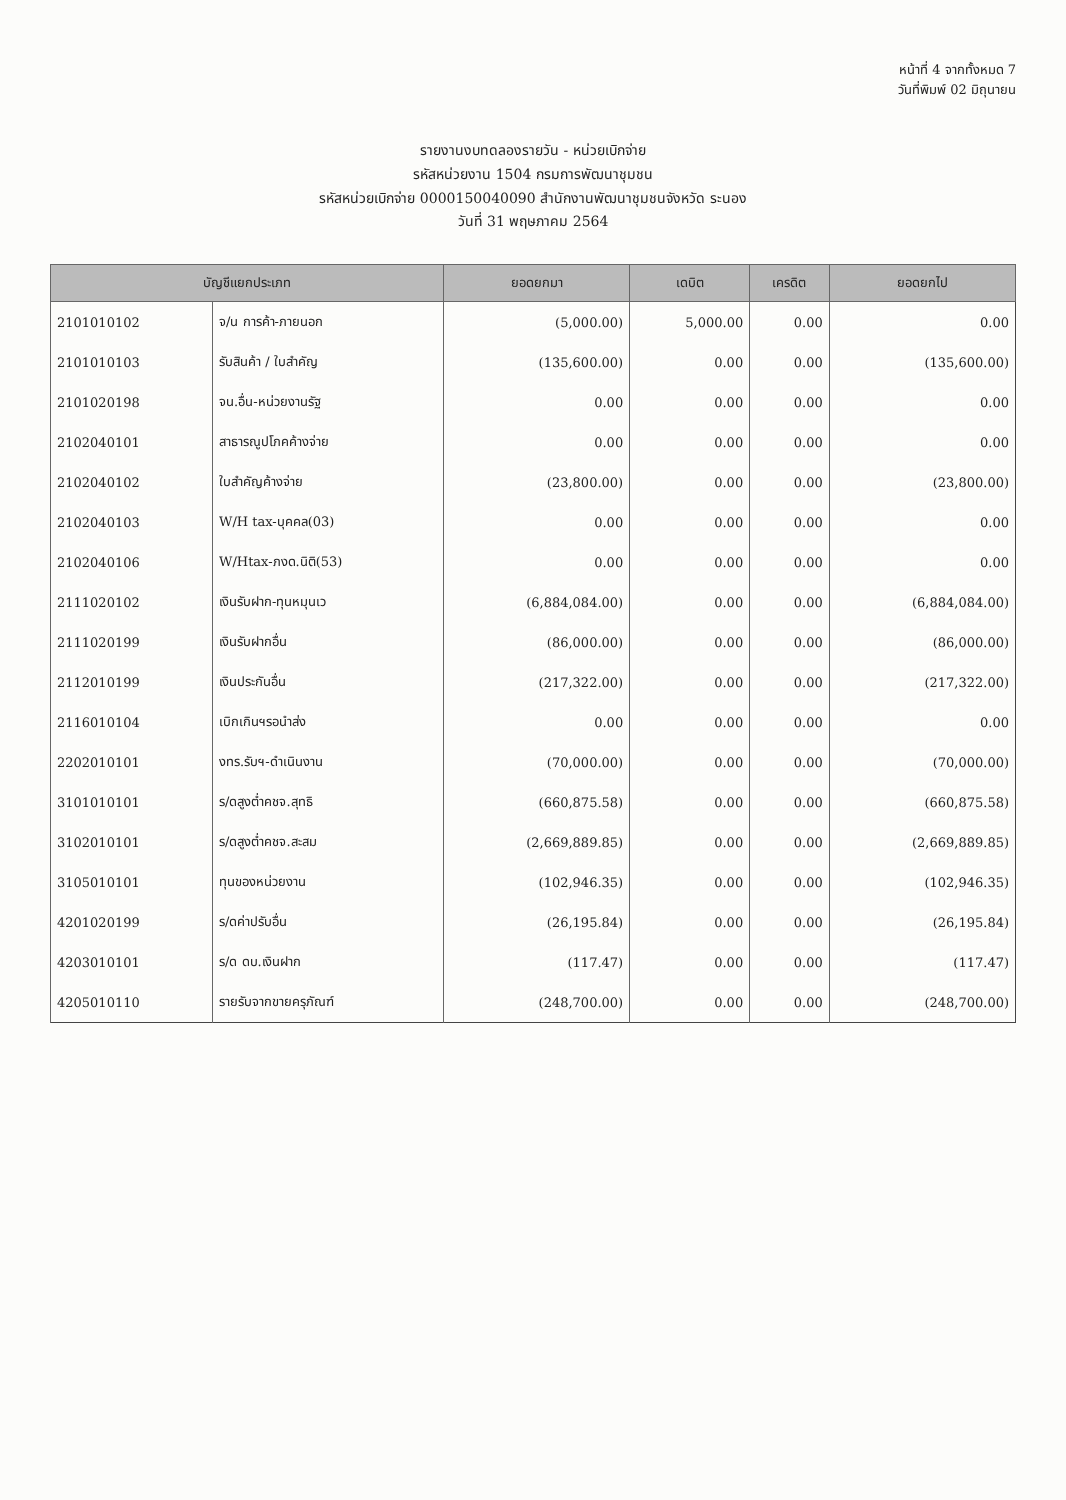หน้าที่ 4 จากทั้งหมด 7
วันที่พิมพ์ 02 มิถุนายน
รายงานงบทดลองรายวัน - หน่วยเบิกจ่าย
รหัสหน่วยงาน 1504 กรมการพัฒนาชุมชน
รหัสหน่วยเบิกจ่าย 0000150040090 สำนักงานพัฒนาชุมชนจังหวัด ระนอง
วันที่ 31 พฤษภาคม 2564
| บัญชีแยกประเภท | | ยอดยกมา | เดบิต | เครดิต | ยอดยกไป |
| --- | --- | --- | --- | --- | --- |
| 2101010102 | จ/น การค้า-ภายนอก | (5,000.00) | 5,000.00 | 0.00 | 0.00 |
| 2101010103 | รับสินค้า / ใบสำคัญ | (135,600.00) | 0.00 | 0.00 | (135,600.00) |
| 2101020198 | จน.อื่น-หน่วยงานรัฐ | 0.00 | 0.00 | 0.00 | 0.00 |
| 2102040101 | สาธารณูปโภคค้างจ่าย | 0.00 | 0.00 | 0.00 | 0.00 |
| 2102040102 | ใบสำคัญค้างจ่าย | (23,800.00) | 0.00 | 0.00 | (23,800.00) |
| 2102040103 | W/H tax-บุคคล(03) | 0.00 | 0.00 | 0.00 | 0.00 |
| 2102040106 | W/Htax-ภงด.นิติ(53) | 0.00 | 0.00 | 0.00 | 0.00 |
| 2111020102 | เงินรับฝาก-ทุนหมุนเว | (6,884,084.00) | 0.00 | 0.00 | (6,884,084.00) |
| 2111020199 | เงินรับฝากอื่น | (86,000.00) | 0.00 | 0.00 | (86,000.00) |
| 2112010199 | เงินประกันอื่น | (217,322.00) | 0.00 | 0.00 | (217,322.00) |
| 2116010104 | เบิกเกินฯรอนำส่ง | 0.00 | 0.00 | 0.00 | 0.00 |
| 2202010101 | งทร.รับฯ-ดำเนินงาน | (70,000.00) | 0.00 | 0.00 | (70,000.00) |
| 3101010101 | ร/ดสูงต่ำคชจ.สุทธิ | (660,875.58) | 0.00 | 0.00 | (660,875.58) |
| 3102010101 | ร/ดสูงต่ำคชจ.สะสม | (2,669,889.85) | 0.00 | 0.00 | (2,669,889.85) |
| 3105010101 | ทุนของหน่วยงาน | (102,946.35) | 0.00 | 0.00 | (102,946.35) |
| 4201020199 | ร/ดค่าปรับอื่น | (26,195.84) | 0.00 | 0.00 | (26,195.84) |
| 4203010101 | ร/ด ดบ.เงินฝาก | (117.47) | 0.00 | 0.00 | (117.47) |
| 4205010110 | รายรับจากขายครุภัณฑ์ | (248,700.00) | 0.00 | 0.00 | (248,700.00) |